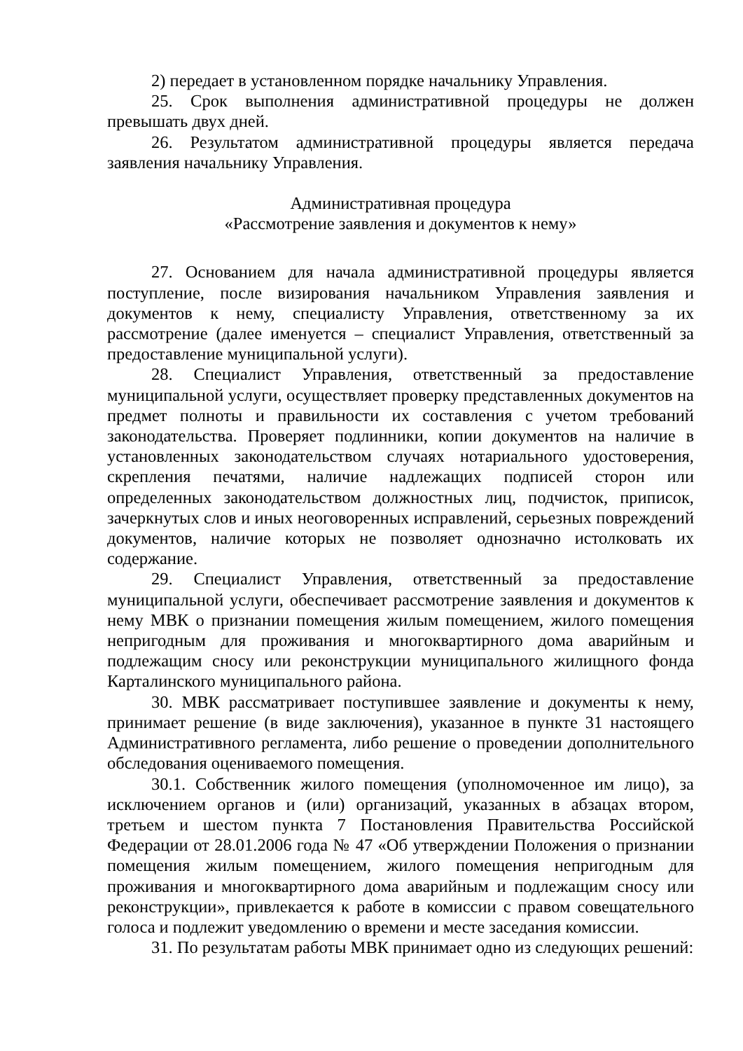2) передает в установленном порядке начальнику Управления.
25. Срок выполнения административной процедуры не должен превышать двух дней.
26. Результатом административной процедуры является передача заявления начальнику Управления.
Административная процедура
«Рассмотрение заявления и документов к нему»
27. Основанием для начала административной процедуры является поступление, после визирования начальником Управления заявления и документов к нему, специалисту Управления, ответственному за их рассмотрение (далее именуется – специалист Управления, ответственный за предоставление муниципальной услуги).
28. Специалист Управления, ответственный за предоставление муниципальной услуги, осуществляет проверку представленных документов на предмет полноты и правильности их составления с учетом требований законодательства. Проверяет подлинники, копии документов на наличие в установленных законодательством случаях нотариального удостоверения, скрепления печатями, наличие надлежащих подписей сторон или определенных законодательством должностных лиц, подчисток, приписок, зачеркнутых слов и иных неоговоренных исправлений, серьезных повреждений документов, наличие которых не позволяет однозначно истолковать их содержание.
29. Специалист Управления, ответственный за предоставление муниципальной услуги, обеспечивает рассмотрение заявления и документов к нему МВК о признании помещения жилым помещением, жилого помещения непригодным для проживания и многоквартирного дома аварийным и подлежащим сносу или реконструкции муниципального жилищного фонда Карталинского муниципального района.
30. МВК рассматривает поступившее заявление и документы к нему, принимает решение (в виде заключения), указанное в пункте 31 настоящего Административного регламента, либо решение о проведении дополнительного обследования оцениваемого помещения.
30.1. Собственник жилого помещения (уполномоченное им лицо), за исключением органов и (или) организаций, указанных в абзацах втором, третьем и шестом пункта 7 Постановления Правительства Российской Федерации от 28.01.2006 года № 47 «Об утверждении Положения о признании помещения жилым помещением, жилого помещения непригодным для проживания и многоквартирного дома аварийным и подлежащим сносу или реконструкции», привлекается к работе в комиссии с правом совещательного голоса и подлежит уведомлению о времени и месте заседания комиссии.
31. По результатам работы МВК принимает одно из следующих решений: